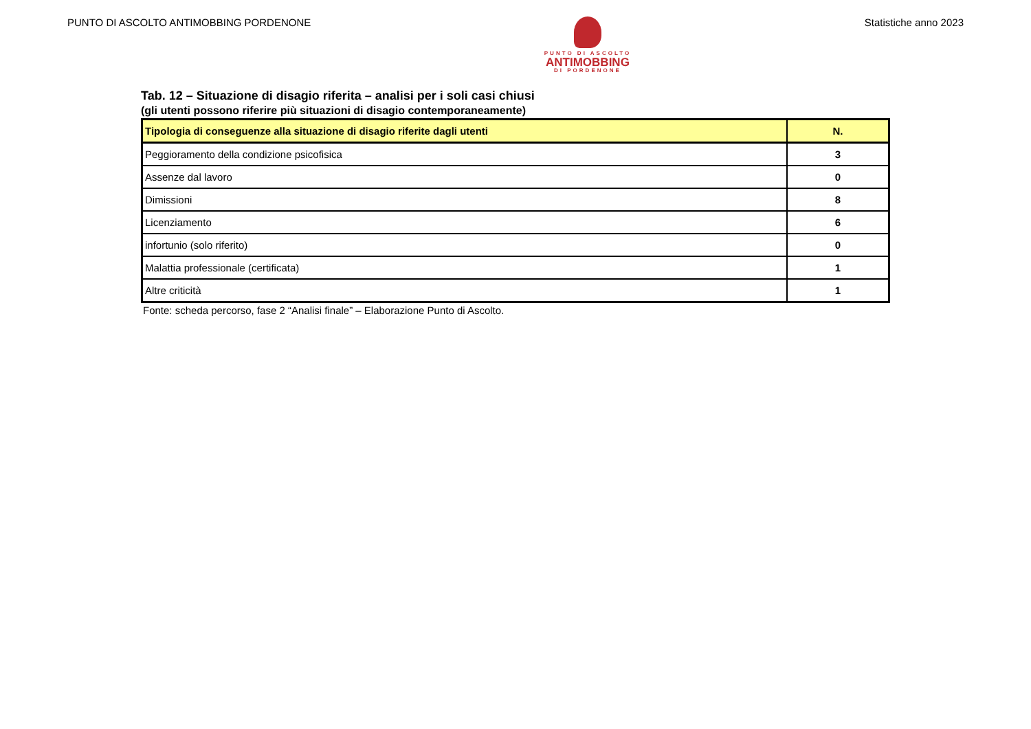PUNTO DI ASCOLTO ANTIMOBBING PORDENONE
PUNTO DI ASCOLTO
ANTIMOBBING
DI PORDENONE
Statistiche anno 2023
Tab. 12 – Situazione di disagio riferita – analisi per i soli casi chiusi
(gli utenti possono riferire più situazioni di disagio contemporaneamente)
| Tipologia di conseguenze alla situazione di disagio riferite dagli utenti | N. |
| --- | --- |
| Peggioramento della condizione psicofisica | 3 |
| Assenze dal lavoro | 0 |
| Dimissioni | 8 |
| Licenziamento | 6 |
| infortunio (solo riferito) | 0 |
| Malattia professionale (certificata) | 1 |
| Altre criticità | 1 |
Fonte: scheda percorso, fase 2 “Analisi finale” – Elaborazione Punto di Ascolto.